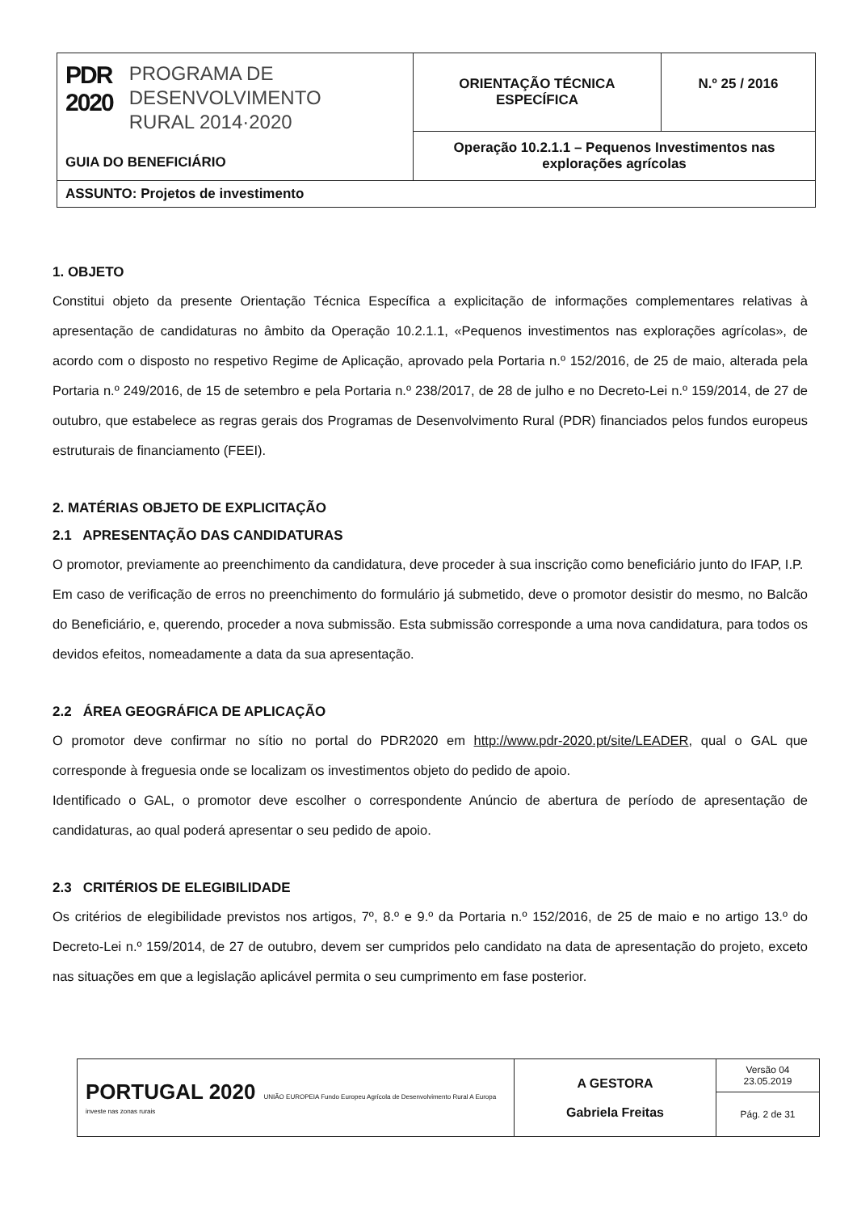| PDR 2020 PROGRAMA DE DESENVOLVIMENTO RURAL 2014·2020 GUIA DO BENEFICIÁRIO | ORIENTAÇÃO TÉCNICA ESPECÍFICA | N.º 25 / 2016 |
| | Operação 10.2.1.1 – Pequenos Investimentos nas explorações agrícolas | |
| ASSUNTO: Projetos de investimento | | |
1. OBJETO
Constitui objeto da presente Orientação Técnica Específica a explicitação de informações complementares relativas à apresentação de candidaturas no âmbito da Operação 10.2.1.1, «Pequenos investimentos nas explorações agrícolas», de acordo com o disposto no respetivo Regime de Aplicação, aprovado pela Portaria n.º 152/2016, de 25 de maio, alterada pela Portaria n.º 249/2016, de 15 de setembro e pela Portaria n.º 238/2017, de 28 de julho e no Decreto-Lei n.º 159/2014, de 27 de outubro, que estabelece as regras gerais dos Programas de Desenvolvimento Rural (PDR) financiados pelos fundos europeus estruturais de financiamento (FEEI).
2. MATÉRIAS OBJETO DE EXPLICITAÇÃO
2.1 APRESENTAÇÃO DAS CANDIDATURAS
O promotor, previamente ao preenchimento da candidatura, deve proceder à sua inscrição como beneficiário junto do IFAP, I.P.
Em caso de verificação de erros no preenchimento do formulário já submetido, deve o promotor desistir do mesmo, no Balcão do Beneficiário, e, querendo, proceder a nova submissão. Esta submissão corresponde a uma nova candidatura, para todos os devidos efeitos, nomeadamente a data da sua apresentação.
2.2 ÁREA GEOGRÁFICA DE APLICAÇÃO
O promotor deve confirmar no sítio no portal do PDR2020 em http://www.pdr-2020.pt/site/LEADER, qual o GAL que corresponde à freguesia onde se localizam os investimentos objeto do pedido de apoio.
Identificado o GAL, o promotor deve escolher o correspondente Anúncio de abertura de período de apresentação de candidaturas, ao qual poderá apresentar o seu pedido de apoio.
2.3 CRITÉRIOS DE ELEGIBILIDADE
Os critérios de elegibilidade previstos nos artigos, 7º, 8.º e 9.º da Portaria n.º 152/2016, de 25 de maio e no artigo 13.º do Decreto-Lei n.º 159/2014, de 27 de outubro, devem ser cumpridos pelo candidato na data de apresentação do projeto, exceto nas situações em que a legislação aplicável permita o seu cumprimento em fase posterior.
| PORTUGAL 2020 UNIÃO EUROPEIA Fundo Europeu Agrícola de Desenvolvimento Rural A Europa investe nas zonas rurais | A GESTORA Gabriela Freitas | Versão 04 23.05.2019 |
| | | Pág. 2 de 31 |